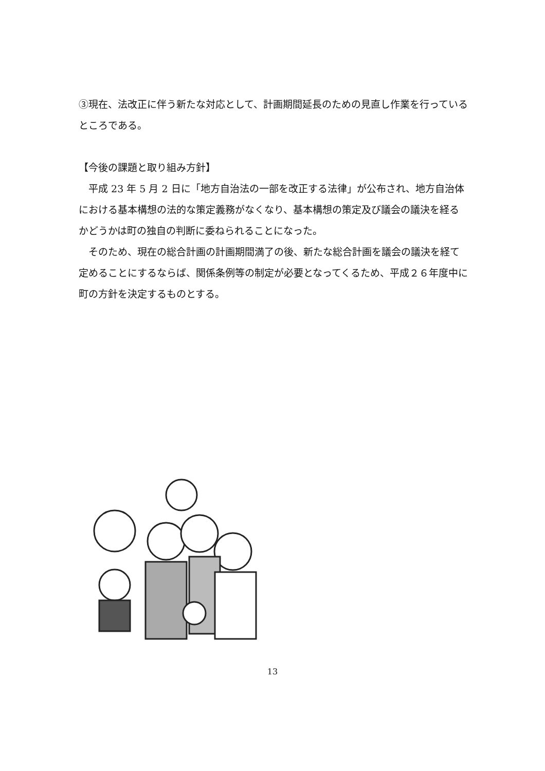③現在、法改正に伴う新たな対応として、計画期間延長のための見直し作業を行っているところである。
【今後の課題と取り組み方針】
　平成 23 年 5 月 2 日に「地方自治法の一部を改正する法律」が公布され、地方自治体における基本構想の法的な策定義務がなくなり、基本構想の策定及び議会の議決を経るかどうかは町の独自の判断に委ねられることになった。
　そのため、現在の総合計画の計画期間満了の後、新たな総合計画を議会の議決を経て定めることにするならば、関係条例等の制定が必要となってくるため、平成２６年度中に町の方針を決定するものとする。
13